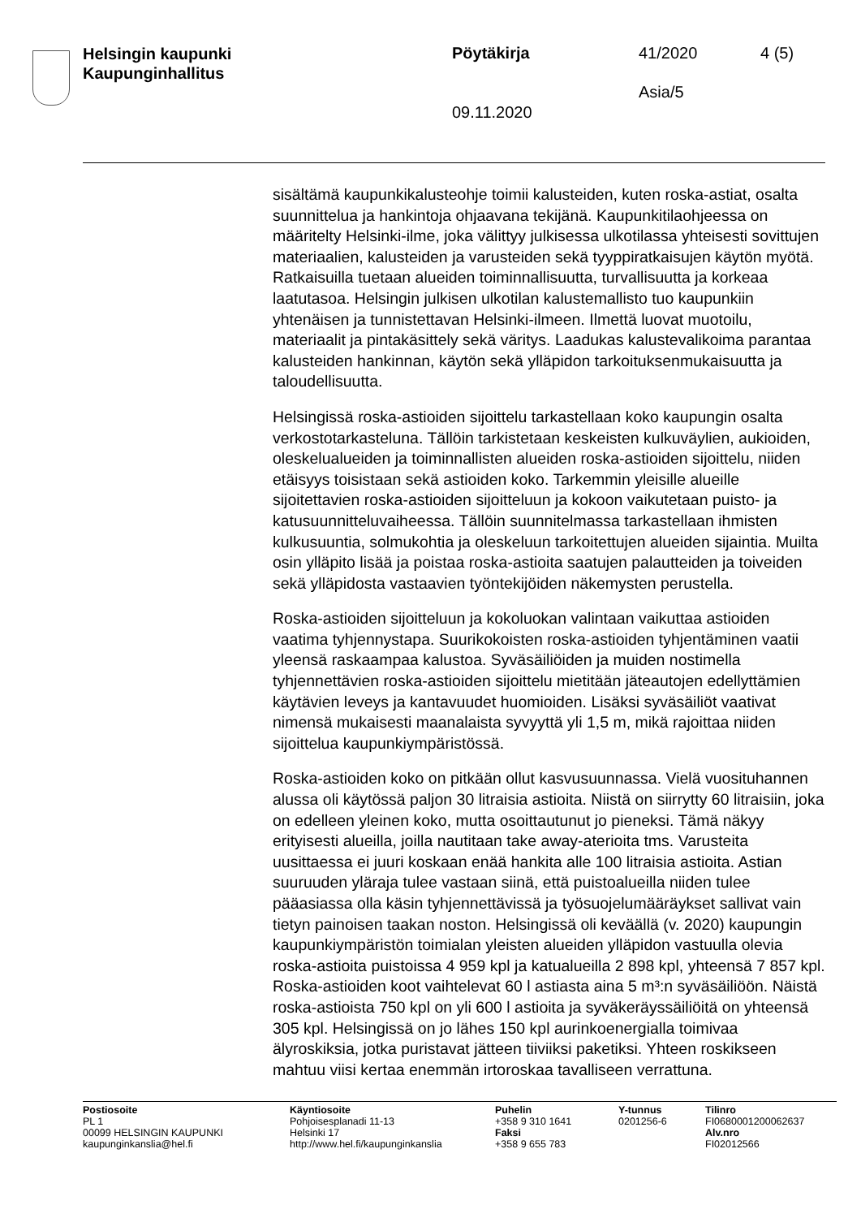Helsingin kaupunki
Kaupunginhallitus
Pöytäkirja 41/2020 4 (5)
Asia/5
09.11.2020
sisältämä kaupunkikalusteohje toimii kalusteiden, kuten roska-astiat, osalta suunnittelua ja hankintoja ohjaavana tekijänä. Kaupunkitilaohjeessa on määritelty Helsinki-ilme, joka välittyy julkisessa ulkotilassa yhteisesti sovittujen materiaalien, kalusteiden ja varusteiden sekä tyyppiratkaisujen käytön myötä. Ratkaisuilla tuetaan alueiden toiminnallisuutta, turvallisuutta ja korkeaa laatutasoa. Helsingin julkisen ulkotilan kalustemallisto tuo kaupunkiin yhtenäisen ja tunnistettavan Helsinki-ilmeen. Ilmettä luovat muotoilu, materiaalit ja pintakäsittely sekä väritys. Laadukas kalustevalikoima parantaa kalusteiden hankinnan, käytön sekä ylläpidon tarkoituksenmukaisuutta ja taloudellisuutta.
Helsingissä roska-astioiden sijoittelu tarkastellaan koko kaupungin osalta verkostotarkasteluna. Tällöin tarkistetaan keskeisten kulkuväylien, aukioiden, oleskelualueiden ja toiminnallisten alueiden roska-astioiden sijoittelu, niiden etäisyys toisistaan sekä astioiden koko. Tarkemmin yleisille alueille sijoitettavien roska-astioiden sijoitteluun ja kokoon vaikutetaan puisto- ja katusuunnitteluvaiheessa. Tällöin suunnitelmassa tarkastellaan ihmisten kulkusuuntia, solmukohtia ja oleskeluun tarkoitettujen alueiden sijaintia. Muilta osin ylläpito lisää ja poistaa roska-astioita saatujen palautteiden ja toiveiden sekä ylläpidosta vastaavien työntekijöiden näkemysten perustella.
Roska-astioiden sijoitteluun ja kokoluokan valintaan vaikuttaa astioiden vaatima tyhjennystapa. Suurikokoisten roska-astioiden tyhjentäminen vaatii yleensä raskaampaa kalustoa. Syväsäiliöiden ja muiden nostimella tyhjennettävien roska-astioiden sijoittelu mietitään jäteautojen edellyttämien käytävien leveys ja kantavuudet huomioiden. Lisäksi syväsäiliöt vaativat nimensä mukaisesti maanalaista syvyyttä yli 1,5 m, mikä rajoittaa niiden sijoittelua kaupunkiympäristössä.
Roska-astioiden koko on pitkään ollut kasvusuunnassa. Vielä vuosituhannen alussa oli käytössä paljon 30 litraisia astioita. Niistä on siirrytty 60 litraisiin, joka on edelleen yleinen koko, mutta osoittautunut jo pieneksi. Tämä näkyy erityisesti alueilla, joilla nautitaan take away-aterioita tms. Varusteita uusittaessa ei juuri koskaan enää hankita alle 100 litraisia astioita. Astian suuruuden yläraja tulee vastaan siinä, että puistoalueilla niiden tulee pääasiassa olla käsin tyhjennettävissä ja työsuojelumääräykset sallivat vain tietyn painoisen taakan noston. Helsingissä oli keväällä (v. 2020) kaupungin kaupunkiympäristön toimialan yleisten alueiden ylläpidon vastuulla olevia roska-astioita puistoissa 4 959 kpl ja katualueilla 2 898 kpl, yhteensä 7 857 kpl. Roska-astioiden koot vaihtelevat 60 l astiasta aina 5 m³:n syväsäiliöön. Näistä roska-astioista 750 kpl on yli 600 l astioita ja syväkeräyssäiliöitä on yhteensä 305 kpl. Helsingissä on jo lähes 150 kpl aurinkoenergialla toimivaa älyroskiksia, jotka puristavat jätteen tiiviiksi paketiksi. Yhteen roskikseen mahtuu viisi kertaa enemmän irtoroskaa tavalliseen verrattuna.
Postiosoite
PL 1
00099 HELSINGIN KAUPUNKI
kaupunginkanslia@hel.fi
Käyntiosoite
Pohjoisesplanadi 11-13
Helsinki 17
http://www.hel.fi/kaupunginkanslia
Puhelin
+358 9 310 1641
Faksi
+358 9 655 783
Y-tunnus
0201256-6
Tilinro
FI0680001200062637
Alv.nro
FI02012566